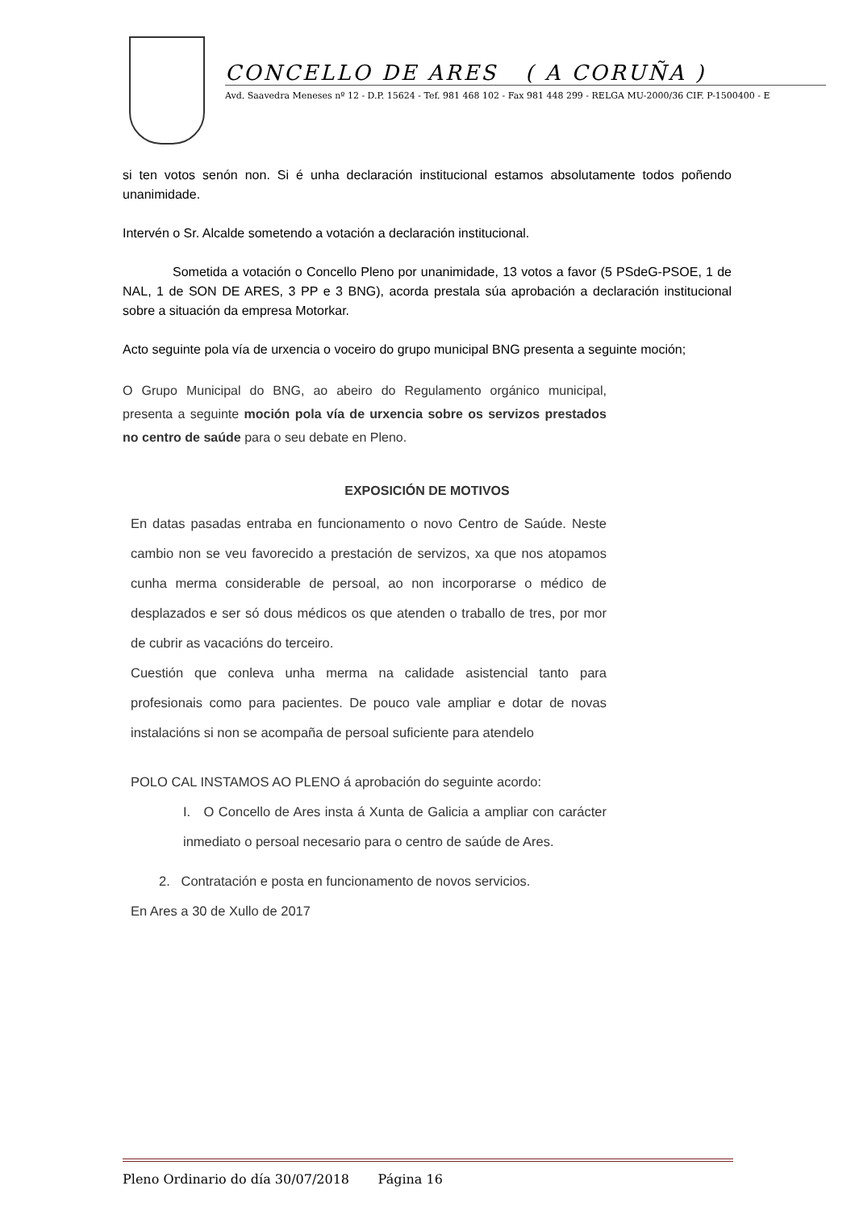CONCELLO DE ARES ( A CORUÑA )
Avd. Saavedra Meneses nº 12 - D.P. 15624 - Tef. 981 468 102 - Fax 981 448 299 - RELGA MU-2000/36 CIF. P-1500400 - E
si ten votos senón non. Si é unha declaración institucional estamos absolutamente todos poñendo unanimidade.
Intervén o Sr. Alcalde sometendo a votación a declaración institucional.
Sometida a votación o Concello Pleno por unanimidade, 13 votos a favor (5 PSdeG-PSOE, 1 de NAL, 1 de SON DE ARES, 3 PP e 3 BNG), acorda prestala súa aprobación a declaración institucional sobre a situación da empresa Motorkar.
Acto seguinte pola vía de urxencia o voceiro do grupo municipal BNG presenta a seguinte moción;
O Grupo Municipal do BNG, ao abeiro do Regulamento orgánico municipal, presenta a seguinte moción pola vía de urxencia sobre os servizos prestados no centro de saúde para o seu debate en Pleno.
EXPOSICIÓN DE MOTIVOS
En datas pasadas entraba en funcionamento o novo Centro de Saúde. Neste cambio non se veu favorecido a prestación de servizos, xa que nos atopamos cunha merma considerable de persoal, ao non incorporarse o médico de desplazados e ser só dous médicos os que atenden o traballo de tres, por mor de cubrir as vacacións do terceiro.
Cuestión que conleva unha merma na calidade asistencial tanto para profesionais como para pacientes. De pouco vale ampliar e dotar de novas instalacións si non se acompaña de persoal suficiente para atendelo
POLO CAL INSTAMOS AO PLENO á aprobación do seguinte acordo:
I. O Concello de Ares insta á Xunta de Galicia a ampliar con carácter inmediato o persoal necesario para o centro de saúde de Ares.
2. Contratación e posta en funcionamento de novos servicios.
En Ares a 30 de Xullo de 2017
Pleno Ordinario do día 30/07/2018 Página 16